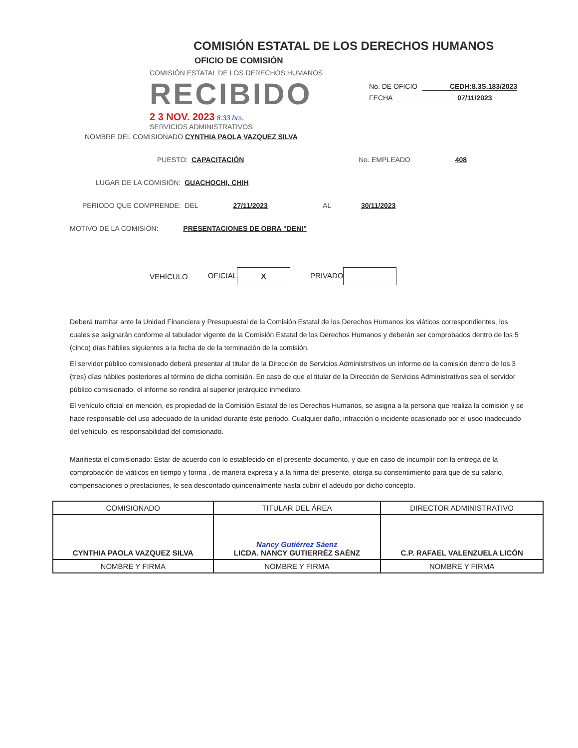COMISIÓN ESTATAL DE LOS DERECHOS HUMANOS
OFICIO DE COMISIÓN
COMISIÓN ESTATAL DE LOS DERECHOS HUMANOS
RECIBIDO
2 3 NOV. 2023 8:33 hrs.
SERVICIOS ADMINISTRATIVOS
No. DE OFICIO CEDH:8.3S.183/2023
FECHA 07/11/2023
NOMBRE DEL COMISIONADO CYNTHIA PAOLA VAZQUEZ SILVA
PUESTO: CAPACITACIÓN No. EMPLEADO 408
LUGAR DE LA COMISIÓN: GUACHOCHI, CHIH
PERIODO QUE COMPRENDE: DEL 27/11/2023 AL 30/11/2023
MOTIVO DE LA COMISIÓN: PRESENTACIONES DE OBRA "DENI"
VEHÍCULO OFICIAL X PRIVADO
Deberá tramitar ante la Unidad Financiera y Presupuestal de la Comisión Estatal de los Derechos Humanos los viáticos correspondientes, los cuales se asignarán conforme al tabulador vigente de la Comisión Estatal de los Derechos Humanos y deberán ser comprobados dentro de los 5 (cinco) días hábiles siguientes a la fecha de de la terminación de la comisión.
El servidor público comisionado deberá presentar al titular de la Dirección de Servicios Administrstivos un informe de la comisión dentro de los 3 (tres) días hábiles posteriores al término de dicha comisión. En caso de que el titular de la Dirección de Servicios Administrativos sea el servidor público comisionado, el informe se rendirá al superior jerárquico inmediato.
El vehículo oficial en mención, es propiedad de la Comisión Estatal de los Derechos Humanos, se asigna a la persona que realiza la comisión y se hace responsable del uso adecuado de la unidad durante éste periodo. Cualquier daño, infracción o incidente ocasionado por el usoo inadecuado del vehículo, es responsabilidad del comisionado.
Manifiesta el comisionado: Estar de acuerdo con lo establecido en el presente documento, y que en caso de incumplir con la entrega de la comprobación de viáticos en tiempo y forma , de manera expresa y a la firma del presente, otorga su consentimiento para que de su salario, compensaciones o prestaciones, le sea descontado quincenalmente hasta cubrir el adeudo por dicho concepto.
| COMISIONADO | TITULAR DEL ÁREA | DIRECTOR ADMINISTRATIVO |
| --- | --- | --- |
| CYNTHIA PAOLA VAZQUEZ SILVA | Nancy Gutiérrez Sáenz LICDA. NANCY GUTIERRÉZ SAÉNZ | C.P. RAFAEL VALENZUELA LICÓN |
| NOMBRE Y FIRMA | NOMBRE Y FIRMA | NOMBRE Y FIRMA |